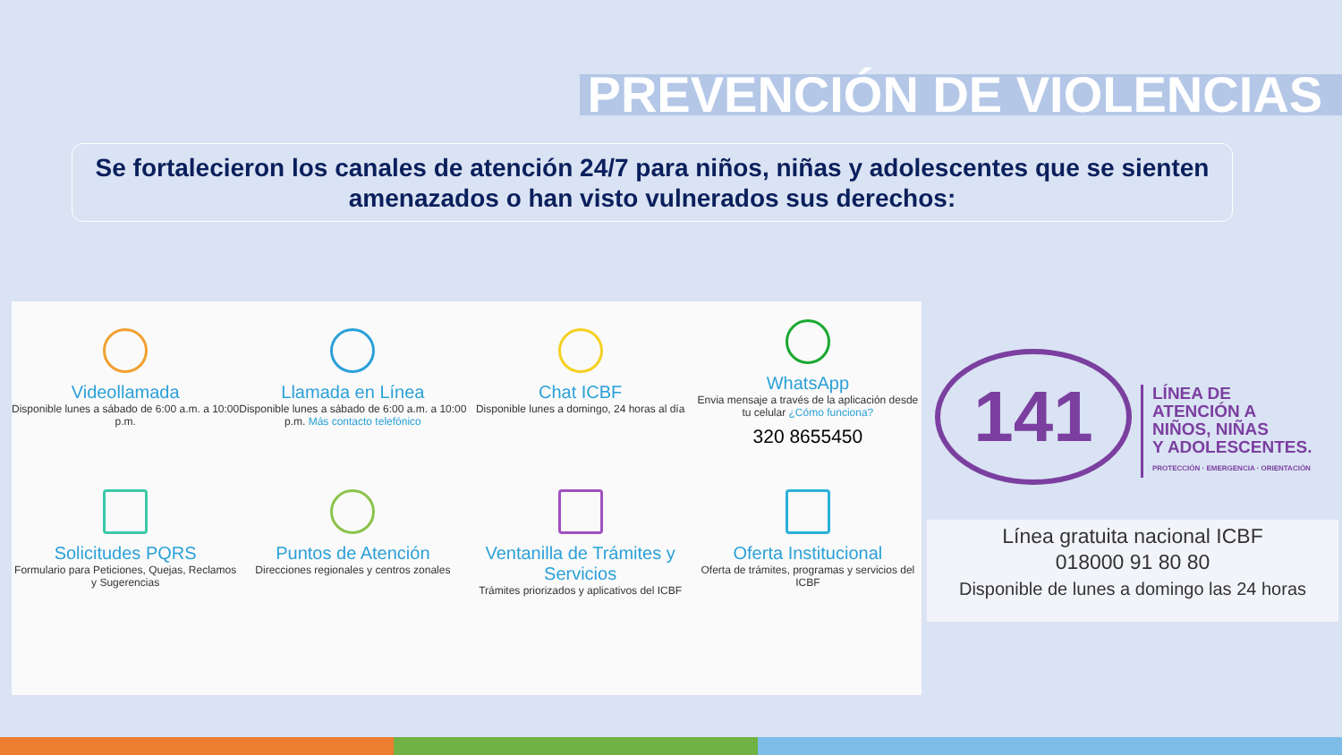PREVENCIÓN DE VIOLENCIAS
Se fortalecieron los canales de atención 24/7 para niños, niñas y adolescentes que se sienten amenazados o han visto vulnerados sus derechos:
Videollamada
Disponible lunes a sábado de 6:00 a.m. a 10:00 p.m.
Llamada en Línea
Disponible lunes a sábado de 6:00 a.m. a 10:00 p.m. Más contacto telefónico
Chat ICBF
Disponible lunes a domingo, 24 horas al día
WhatsApp
Envia mensaje a través de la aplicación desde tu celular ¿Cómo funciona?
320 8655450
Solicitudes PQRS
Formulario para Peticiones, Quejas, Reclamos y Sugerencias
Puntos de Atención
Direcciones regionales y centros zonales
Ventanilla de Trámites y Servicios
Trámites priorizados y aplicativos del ICBF
Oferta Institucional
Oferta de trámites, programas y servicios del ICBF
141
LÍNEA DE
ATENCIÓN A
NIÑOS, NIÑAS
Y ADOLESCENTES.
PROTECCIÓN · EMERGENCIA · ORIENTACIÓN
Línea gratuita nacional ICBF
018000 91 80 80
Disponible de lunes a domingo las 24 horas